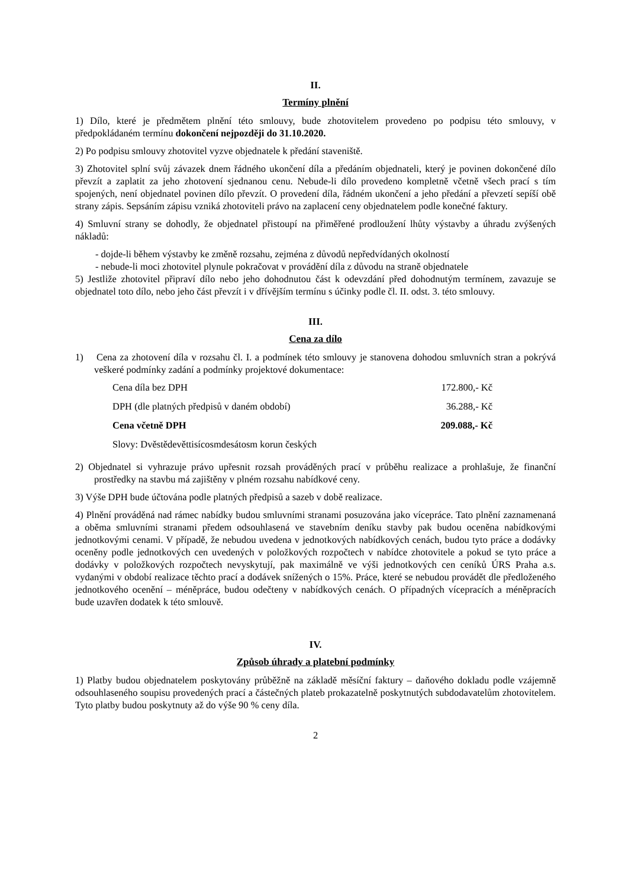II.
Termíny plnění
1) Dílo, které je předmětem plnění této smlouvy, bude zhotovitelem provedeno po podpisu této smlouvy, v předpokládaném termínu dokončení nejpozději do 31.10.2020.
2) Po podpisu smlouvy zhotovitel vyzve objednatele k předání staveniště.
3) Zhotovitel splní svůj závazek dnem řádného ukončení díla a předáním objednateli, který je povinen dokončené dílo převzít a zaplatit za jeho zhotovení sjednanou cenu. Nebude-li dílo provedeno kompletně včetně všech prací s tím spojených, není objednatel povinen dílo převzít. O provedení díla, řádném ukončení a jeho předání a převzetí sepíší obě strany zápis. Sepsáním zápisu vzniká zhotoviteli právo na zaplacení ceny objednatelem podle konečné faktury.
4) Smluvní strany se dohodly, že objednatel přistoupí na přiměřené prodloužení lhůty výstavby a úhradu zvýšených nákladů:
- dojde-li během výstavby ke změně rozsahu, zejména z důvodů nepředvídaných okolností
- nebude-li moci zhotovitel plynule pokračovat v provádění díla z důvodu na straně objednatele
5) Jestliže zhotovitel připraví dílo nebo jeho dohodnutou část k odevzdání před dohodnutým termínem, zavazuje se objednatel toto dílo, nebo jeho část převzít i v dřívějším termínu s účinky podle čl. II. odst. 3. této smlouvy.
III.
Cena za dílo
1) Cena za zhotovení díla v rozsahu čl. I. a podmínek této smlouvy je stanovena dohodou smluvních stran a pokrývá veškeré podmínky zadání a podmínky projektové dokumentace:
| Cena díla bez DPH | 172.800,- Kč |
| DPH (dle platných předpisů v daném období) | 36.288,- Kč |
| Cena včetně DPH | 209.088,- Kč |
| Slovy: Dvěstědevěttisícosmdesátosm korun českých | |
2) Objednatel si vyhrazuje právo upřesnit rozsah prováděných prací v průběhu realizace a prohlašuje, že finanční prostředky na stavbu má zajištěny v plném rozsahu nabídkové ceny.
3) Výše DPH bude účtována podle platných předpisů a sazeb v době realizace.
4) Plnění prováděná nad rámec nabídky budou smluvními stranami posuzována jako vícepráce. Tato plnění zaznamenaná a oběma smluvními stranami předem odsouhlasená ve stavebním deníku stavby pak budou oceněna nabídkovými jednotkovými cenami. V případě, že nebudou uvedena v jednotkových nabídkových cenách, budou tyto práce a dodávky oceněny podle jednotkových cen uvedených v položkových rozpočtech v nabídce zhotovitele a pokud se tyto práce a dodávky v položkových rozpočtech nevyskytují, pak maximálně ve výši jednotkových cen ceníků ÚRS Praha a.s. vydanými v období realizace těchto prací a dodávek snížených o 15%. Práce, které se nebudou provádět dle předloženého jednotkového ocenění – méněpráce, budou odečteny v nabídkových cenách. O případných vícepracích a méněpracích bude uzavřen dodatek k této smlouvě.
IV.
Způsob úhrady a platební podmínky
1) Platby budou objednatelem poskytovány průběžně na základě měsíční faktury – daňového dokladu podle vzájemně odsouhlaseného soupisu provedených prací a částečných plateb prokazatelně poskytnutých subdodavatelům zhotovitelem. Tyto platby budou poskytnuty až do výše 90 % ceny díla.
2